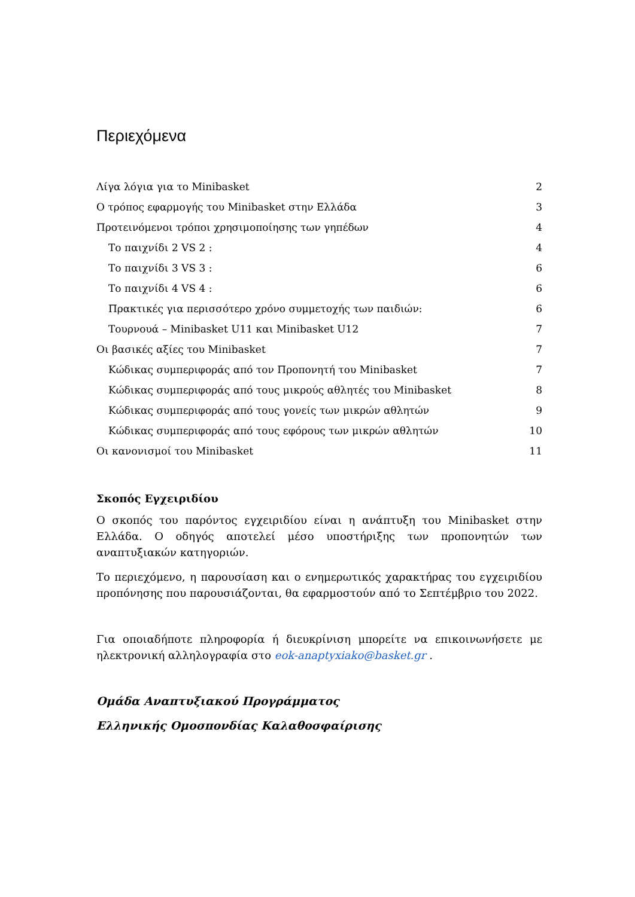Περιεχόμενα
Λίγα λόγια για το Minibasket 2
Ο τρόπος εφαρμογής του Minibasket στην Ελλάδα 3
Προτεινόμενοι τρόποι χρησιμοποίησης των γηπέδων 4
Το παιχνίδι 2 VS 2 : 4
Το παιχνίδι 3 VS 3 : 6
Το παιχνίδι 4 VS 4 : 6
Πρακτικές για περισσότερο χρόνο συμμετοχής των παιδιών: 6
Τουρνουά – Minibasket U11 και Minibasket U12 7
Οι βασικές αξίες του Minibasket 7
Κώδικας συμπεριφοράς από τον Προπονητή του Minibasket 7
Κώδικας συμπεριφοράς από τους μικρούς αθλητές του Minibasket 8
Κώδικας συμπεριφοράς από τους γονείς των μικρών αθλητών 9
Κώδικας συμπεριφοράς από τους εφόρους των μικρών αθλητών 10
Οι κανονισμοί του Minibasket 11
Σκοπός Εγχειριδίου
Ο σκοπός του παρόντος εγχειριδίου είναι η ανάπτυξη του Minibasket στην Ελλάδα. Ο οδηγός αποτελεί μέσο υποστήριξης των προπονητών των αναπτυξιακών κατηγοριών.
Το περιεχόμενο, η παρουσίαση και ο ενημερωτικός χαρακτήρας του εγχειριδίου προπόνησης που παρουσιάζονται, θα εφαρμοστούν από το Σεπτέμβριο του 2022.
Για οποιαδήποτε πληροφορία ή διευκρίνιση μπορείτε να επικοινωνήσετε με ηλεκτρονική αλληλογραφία στο eok-anaptyxiako@basket.gr .
Ομάδα Αναπτυξιακού Προγράμματος
Ελληνικής Ομοσπονδίας Καλαθοσφαίρισης